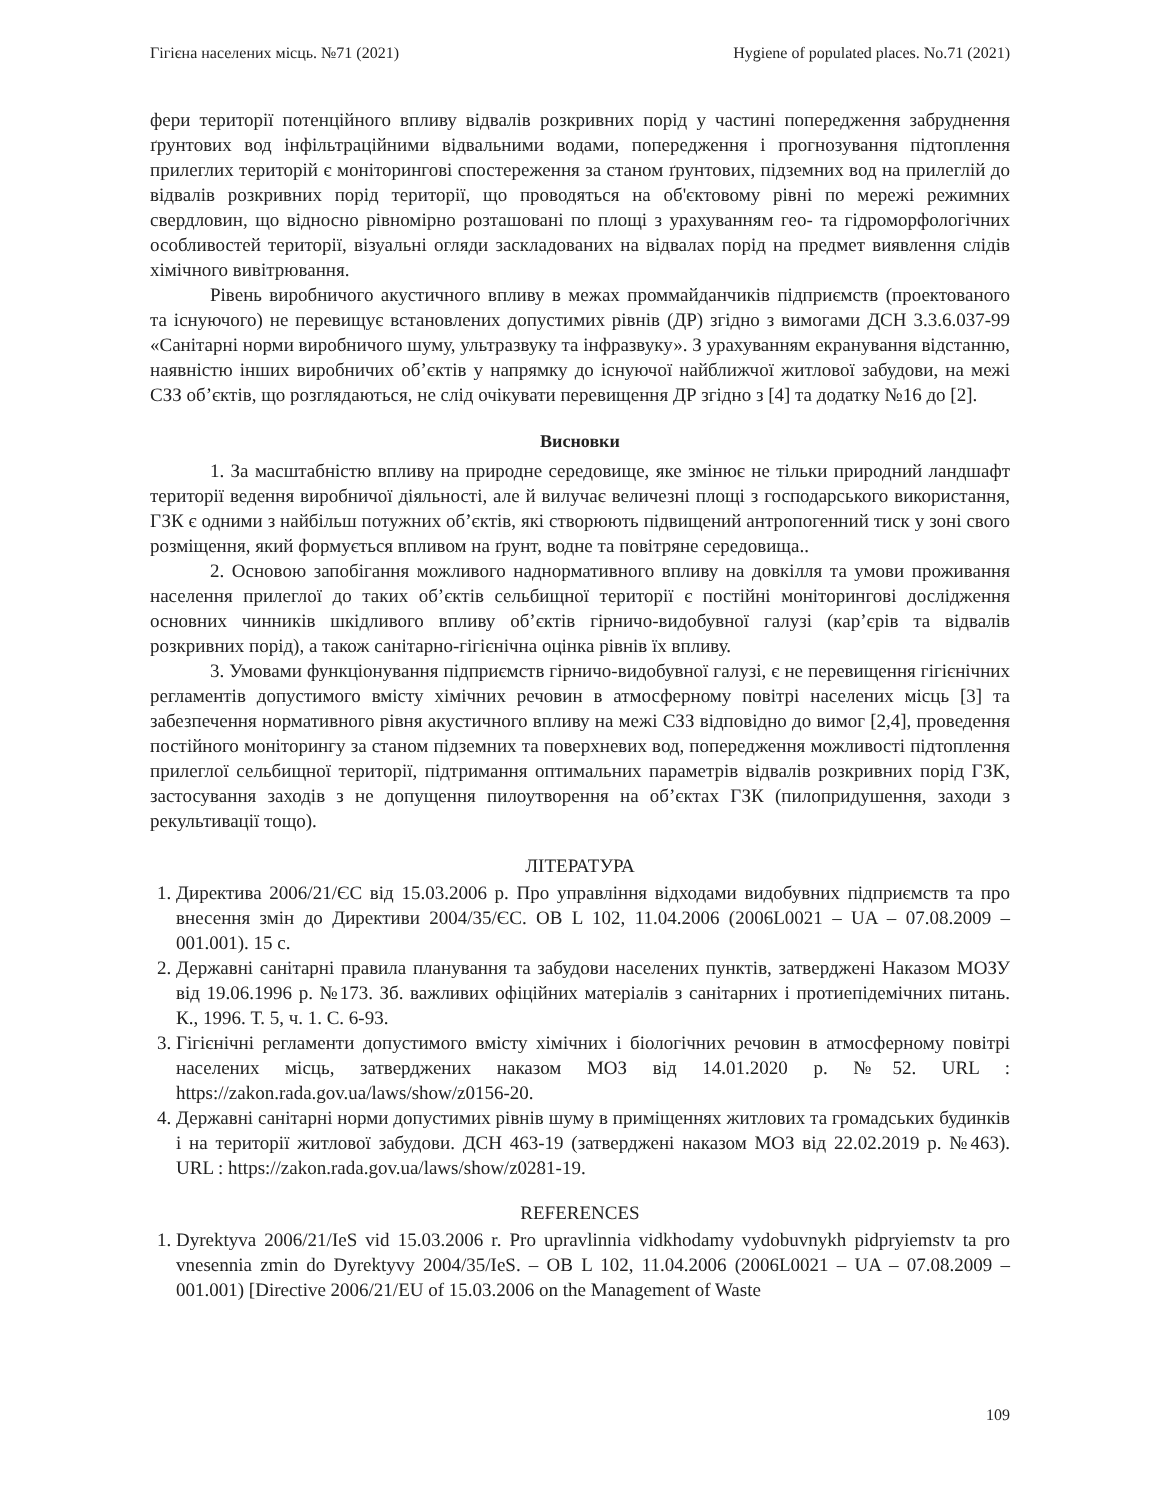Гігієна населених місць. №71 (2021) Hygiene of populated places. No.71 (2021)
фери території потенційного впливу відвалів розкривних порід у частині попередження забруднення ґрунтових вод інфільтраційними відвальними водами, попередження і прогнозування підтоплення прилеглих територій є моніторингові спостереження за станом ґрунтових, підземних вод на прилеглій до відвалів розкривних порід території, що проводяться на об'єктовому рівні по мережі режимних свердловин, що відносно рівномірно розташовані по площі з урахуванням гео- та гідроморфологічних особливостей території, візуальні огляди заскладованих на відвалах порід на предмет виявлення слідів хімічного вивітрювання.
Рівень виробничого акустичного впливу в межах проммайданчиків підприємств (проектованого та існуючого) не перевищує встановлених допустимих рівнів (ДР) згідно з вимогами ДСН 3.3.6.037-99 «Санітарні норми виробничого шуму, ультразвуку та інфразвуку». З урахуванням екранування відстанню, наявністю інших виробничих об’єктів у напрямку до існуючої найближчої житлової забудови, на межі СЗЗ об’єктів, що розглядаються, не слід очікувати перевищення ДР згідно з [4] та додатку №16 до [2].
Висновки
1. За масштабністю впливу на природне середовище, яке змінює не тільки природний ландшафт території ведення виробничої діяльності, але й вилучає величезні площі з господарського використання, ГЗК є одними з найбільш потужних об’єктів, які створюють підвищений антропогенний тиск у зоні свого розміщення, який формується впливом на ґрунт, водне та повітряне середовища..
2. Основою запобігання можливого наднормативного впливу на довкілля та умови проживання населення прилеглої до таких об’єктів сельбищної території є постійні моніторингові дослідження основних чинників шкідливого впливу об’єктів гірничо-видобувної галузі (кар’єрів та відвалів розкривних порід), а також санітарно-гігієнічна оцінка рівнів їх впливу.
3. Умовами функціонування підприємств гірничо-видобувної галузі, є не перевищення гігієнічних регламентів допустимого вмісту хімічних речовин в атмосферному повітрі населених місць [3] та забезпечення нормативного рівня акустичного впливу на межі СЗЗ відповідно до вимог [2,4], проведення постійного моніторингу за станом підземних та поверхневих вод, попередження можливості підтоплення прилеглої сельбищної території, підтримання оптимальних параметрів відвалів розкривних порід ГЗК, застосування заходів з не допущення пилоутворення на об’єктах ГЗК (пилопридушення, заходи з рекультивації тощо).
ЛІТЕРАТУРА
1. Директива 2006/21/ЄС від 15.03.2006 р. Про управління відходами видобувних підприємств та про внесення змін до Директиви 2004/35/ЄС. ОВ L 102, 11.04.2006 (2006L0021 – UA – 07.08.2009 – 001.001). 15 с.
2. Державні санітарні правила планування та забудови населених пунктів, затверджені Наказом МОЗУ від 19.06.1996 р. №173. Зб. важливих офіційних матеріалів з санітарних і протиепідемічних питань. К., 1996. Т. 5, ч. 1. С. 6-93.
3. Гігієнічні регламенти допустимого вмісту хімічних і біологічних речовин в атмосферному повітрі населених місць, затверджених наказом МОЗ від 14.01.2020 р. №52. URL : https://zakon.rada.gov.ua/laws/show/z0156-20.
4. Державні санітарні норми допустимих рівнів шуму в приміщеннях житлових та громадських будинків і на території житлової забудови. ДСН 463-19 (затверджені наказом МОЗ від 22.02.2019 р. №463). URL : https://zakon.rada.gov.ua/laws/show/z0281-19.
REFERENCES
1. Dyrektyva 2006/21/IeS vid 15.03.2006 r. Pro upravlinnia vidkhodamy vydobuvnykh pidpryiemstv ta pro vnesennia zmin do Dyrektyvy 2004/35/IeS. – OB L 102, 11.04.2006 (2006L0021 – UA – 07.08.2009 – 001.001) [Directive 2006/21/EU of 15.03.2006 on the Management of Waste
109